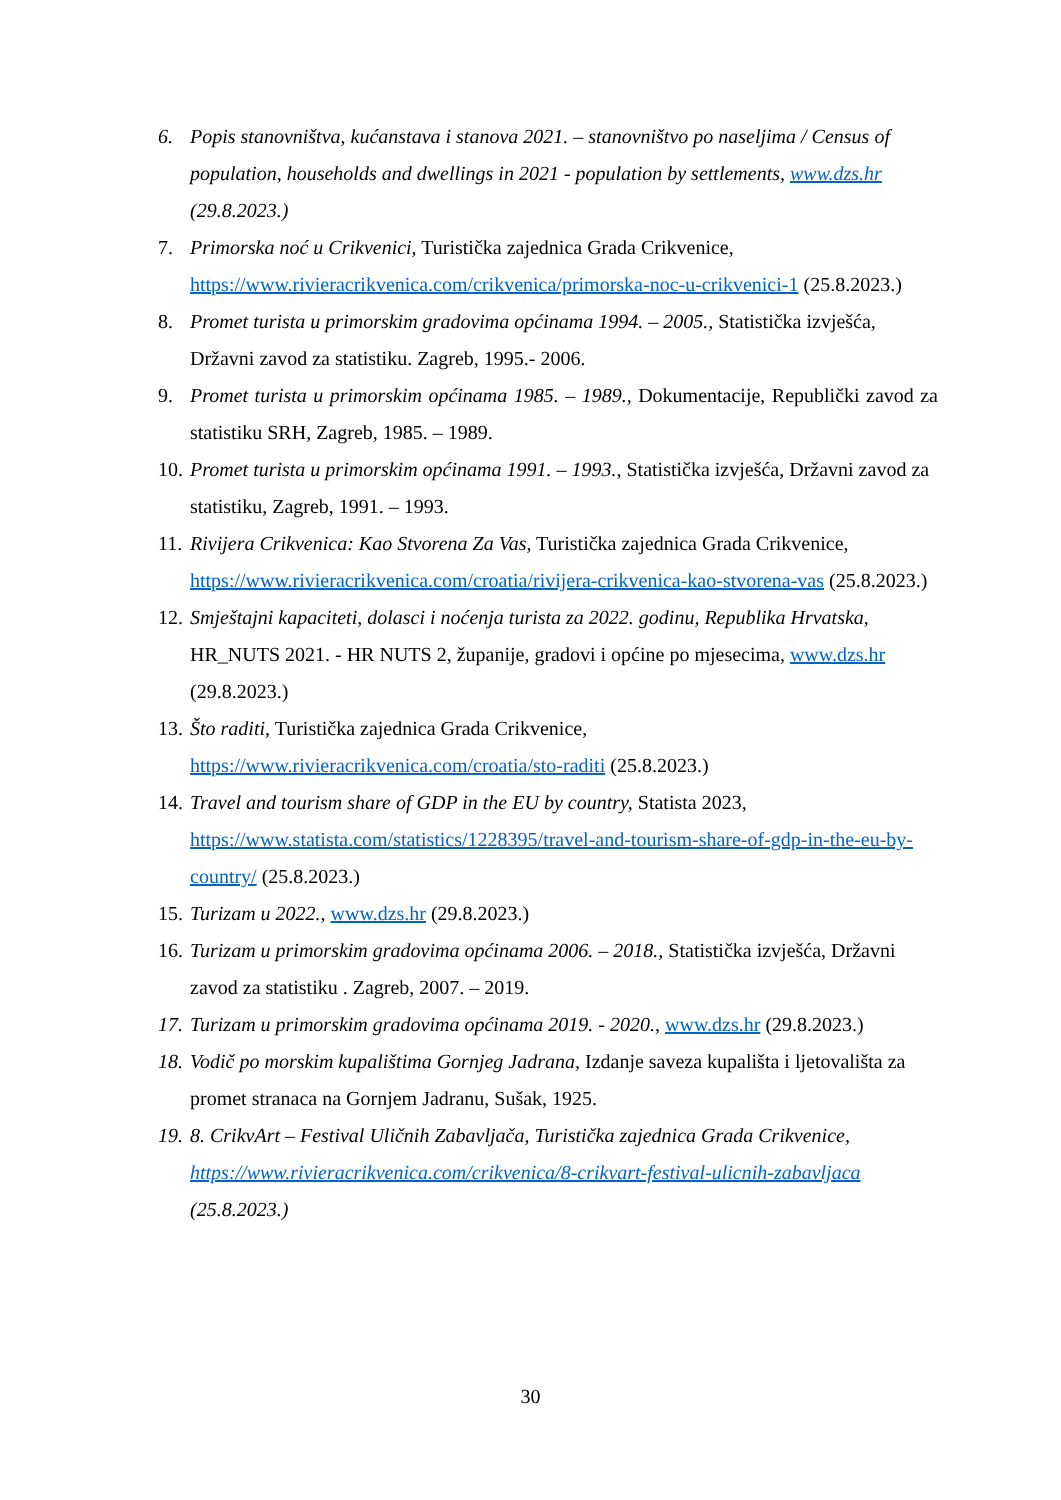6. Popis stanovništva, kućanstava i stanova 2021. – stanovništvo po naseljima / Census of population, households and dwellings in 2021 - population by settlements, www.dzs.hr (29.8.2023.)
7. Primorska noć u Crikvenici, Turistička zajednica Grada Crikvenice, https://www.rivieracrikvenica.com/crikvenica/primorska-noc-u-crikvenici-1 (25.8.2023.)
8. Promet turista u primorskim gradovima općinama 1994. – 2005., Statistička izvješća, Državni zavod za statistiku. Zagreb, 1995.- 2006.
9. Promet turista u primorskim općinama 1985. – 1989., Dokumentacije, Republički zavod za statistiku SRH, Zagreb, 1985. – 1989.
10. Promet turista u primorskim općinama 1991. – 1993., Statistička izvješća, Državni zavod za statistiku, Zagreb, 1991. – 1993.
11. Rivijera Crikvenica: Kao Stvorena Za Vas, Turistička zajednica Grada Crikvenice, https://www.rivieracrikvenica.com/croatia/rivijera-crikvenica-kao-stvorena-vas (25.8.2023.)
12. Smještajni kapaciteti, dolasci i noćenja turista za 2022. godinu, Republika Hrvatska, HR_NUTS 2021. - HR NUTS 2, županije, gradovi i općine po mjesecima, www.dzs.hr (29.8.2023.)
13. Što raditi, Turistička zajednica Grada Crikvenice, https://www.rivieracrikvenica.com/croatia/sto-raditi (25.8.2023.)
14. Travel and tourism share of GDP in the EU by country, Statista 2023, https://www.statista.com/statistics/1228395/travel-and-tourism-share-of-gdp-in-the-eu-by-country/ (25.8.2023.)
15. Turizam u 2022., www.dzs.hr (29.8.2023.)
16. Turizam u primorskim gradovima općinama 2006. – 2018., Statistička izvješća, Državni zavod za statistiku . Zagreb, 2007. – 2019.
17. Turizam u primorskim gradovima općinama 2019. - 2020., www.dzs.hr (29.8.2023.)
18. Vodič po morskim kupalištima Gornjeg Jadrana, Izdanje saveza kupališta i ljetovališta za promet stranaca na Gornjem Jadranu, Sušak, 1925.
19. 8. CrikvArt – Festival Uličnih Zabavljača, Turistička zajednica Grada Crikvenice, https://www.rivieracrikvenica.com/crikvenica/8-crikvart-festival-ulicnih-zabavljaca (25.8.2023.)
30